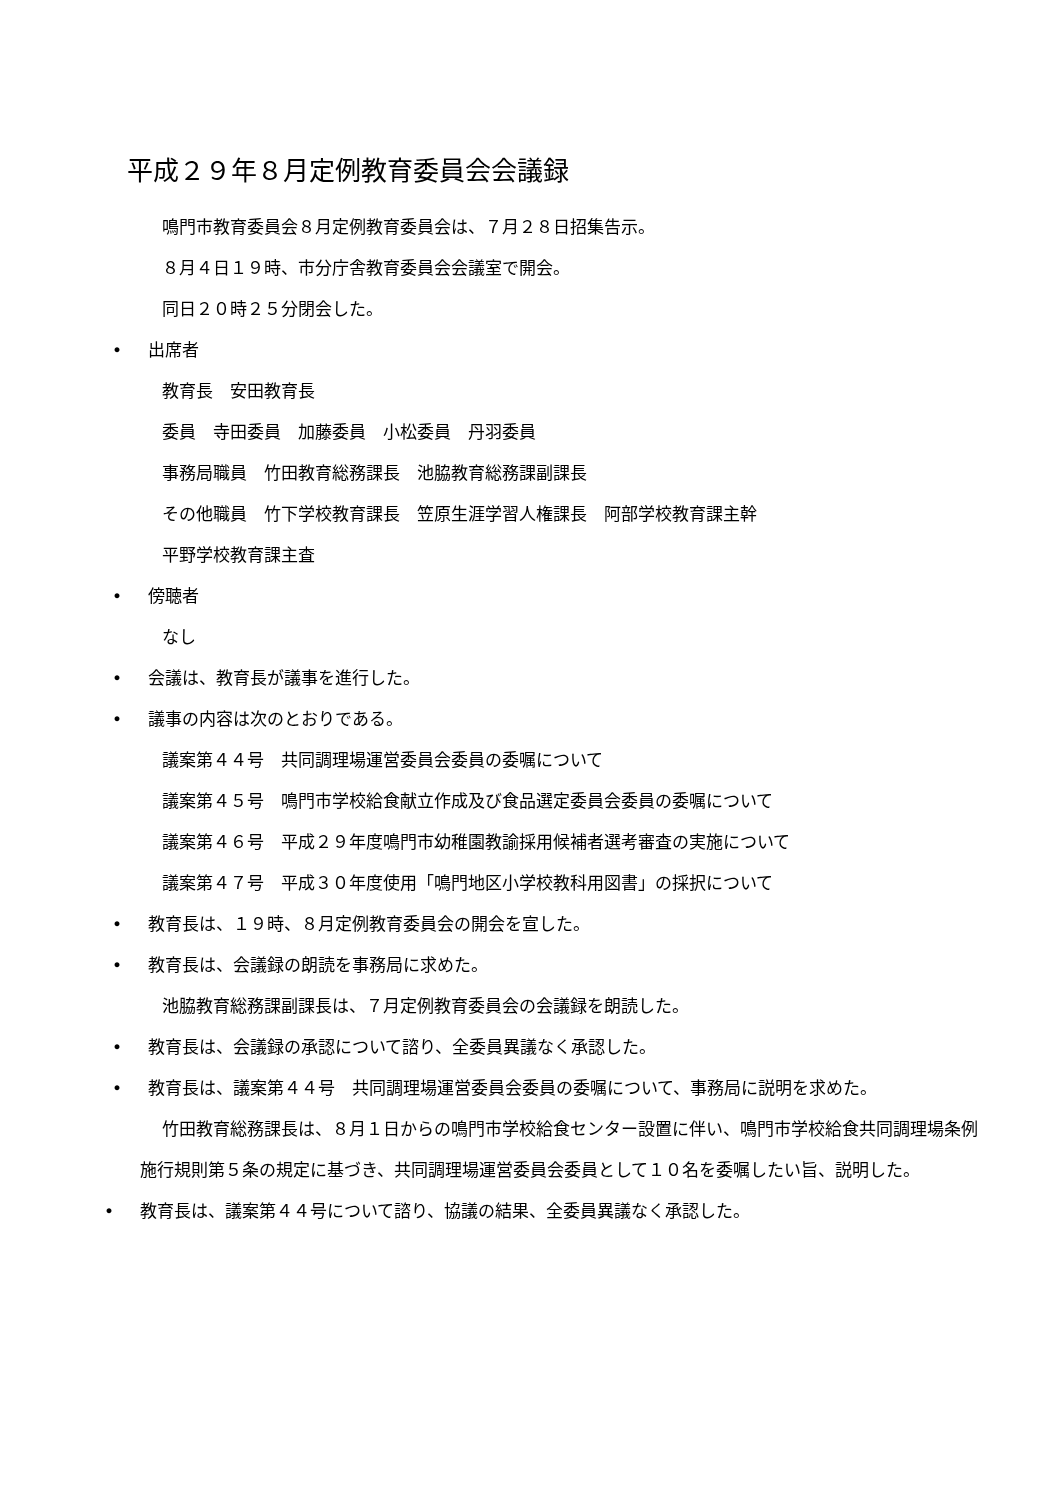平成２９年８月定例教育委員会会議録
鳴門市教育委員会８月定例教育委員会は、７月２８日招集告示。
８月４日１９時、市分庁舎教育委員会会議室で開会。
同日２０時２５分閉会した。
• 出席者
教育長　安田教育長
委員　寺田委員　加藤委員　小松委員　丹羽委員
事務局職員　竹田教育総務課長　池脇教育総務課副課長
その他職員　竹下学校教育課長　笠原生涯学習人権課長　阿部学校教育課主幹
平野学校教育課主査
• 傍聴者
なし
• 会議は、教育長が議事を進行した。
• 議事の内容は次のとおりである。
議案第４４号　共同調理場運営委員会委員の委嘱について
議案第４５号　鳴門市学校給食献立作成及び食品選定委員会委員の委嘱について
議案第４６号　平成２９年度鳴門市幼稚園教諭採用候補者選考審査の実施について
議案第４７号　平成３０年度使用「鳴門地区小学校教科用図書」の採択について
• 教育長は、１９時、８月定例教育委員会の開会を宣した。
• 教育長は、会議録の朗読を事務局に求めた。
池脇教育総務課副課長は、７月定例教育委員会の会議録を朗読した。
• 教育長は、会議録の承認について諮り、全委員異議なく承認した。
• 教育長は、議案第４４号　共同調理場運営委員会委員の委嘱について、事務局に説明を求めた。
竹田教育総務課長は、８月１日からの鳴門市学校給食センター設置に伴い、鳴門市学校給食共同調理場条例施行規則第５条の規定に基づき、共同調理場運営委員会委員として１０名を委嘱したい旨、説明した。
• 教育長は、議案第４４号について諮り、協議の結果、全委員異議なく承認した。